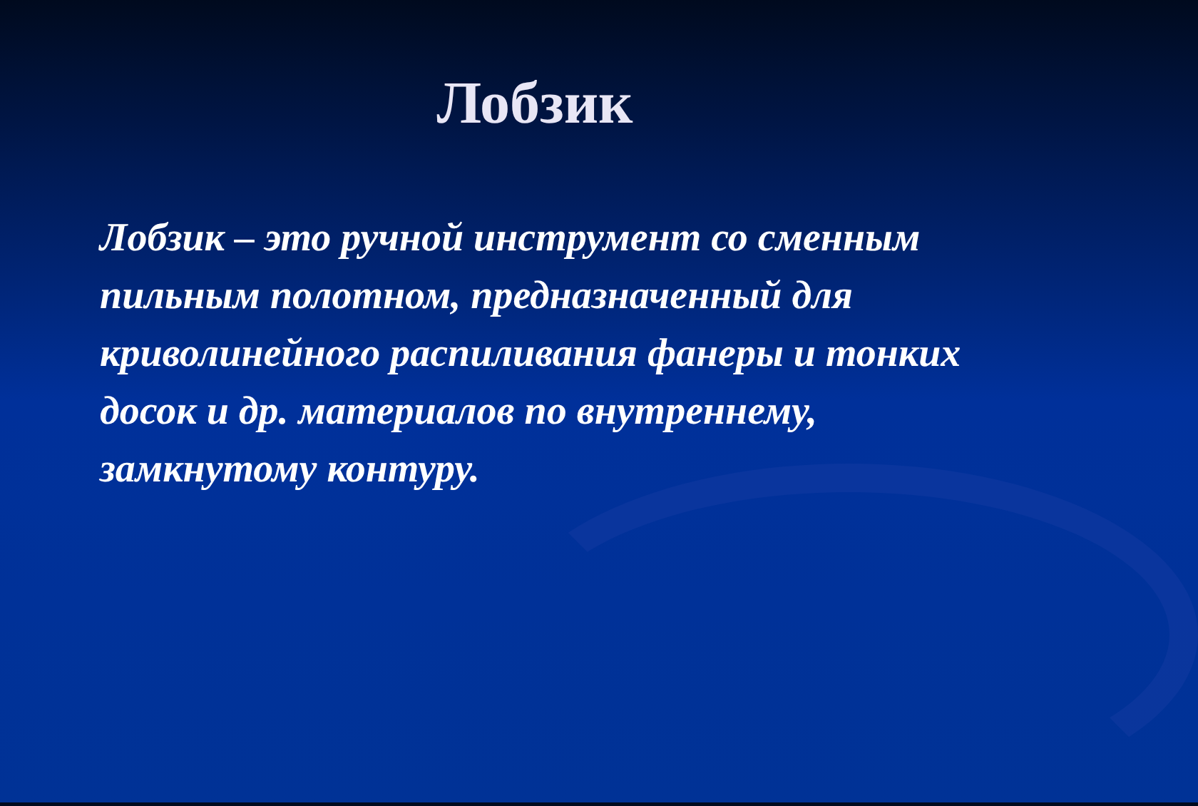Лобзик
Лобзик – это ручной инструмент со сменным пильным полотном, предназначенный для криволинейного распиливания фанеры и тонких досок и др. материалов по внутреннему, замкнутому контуру.